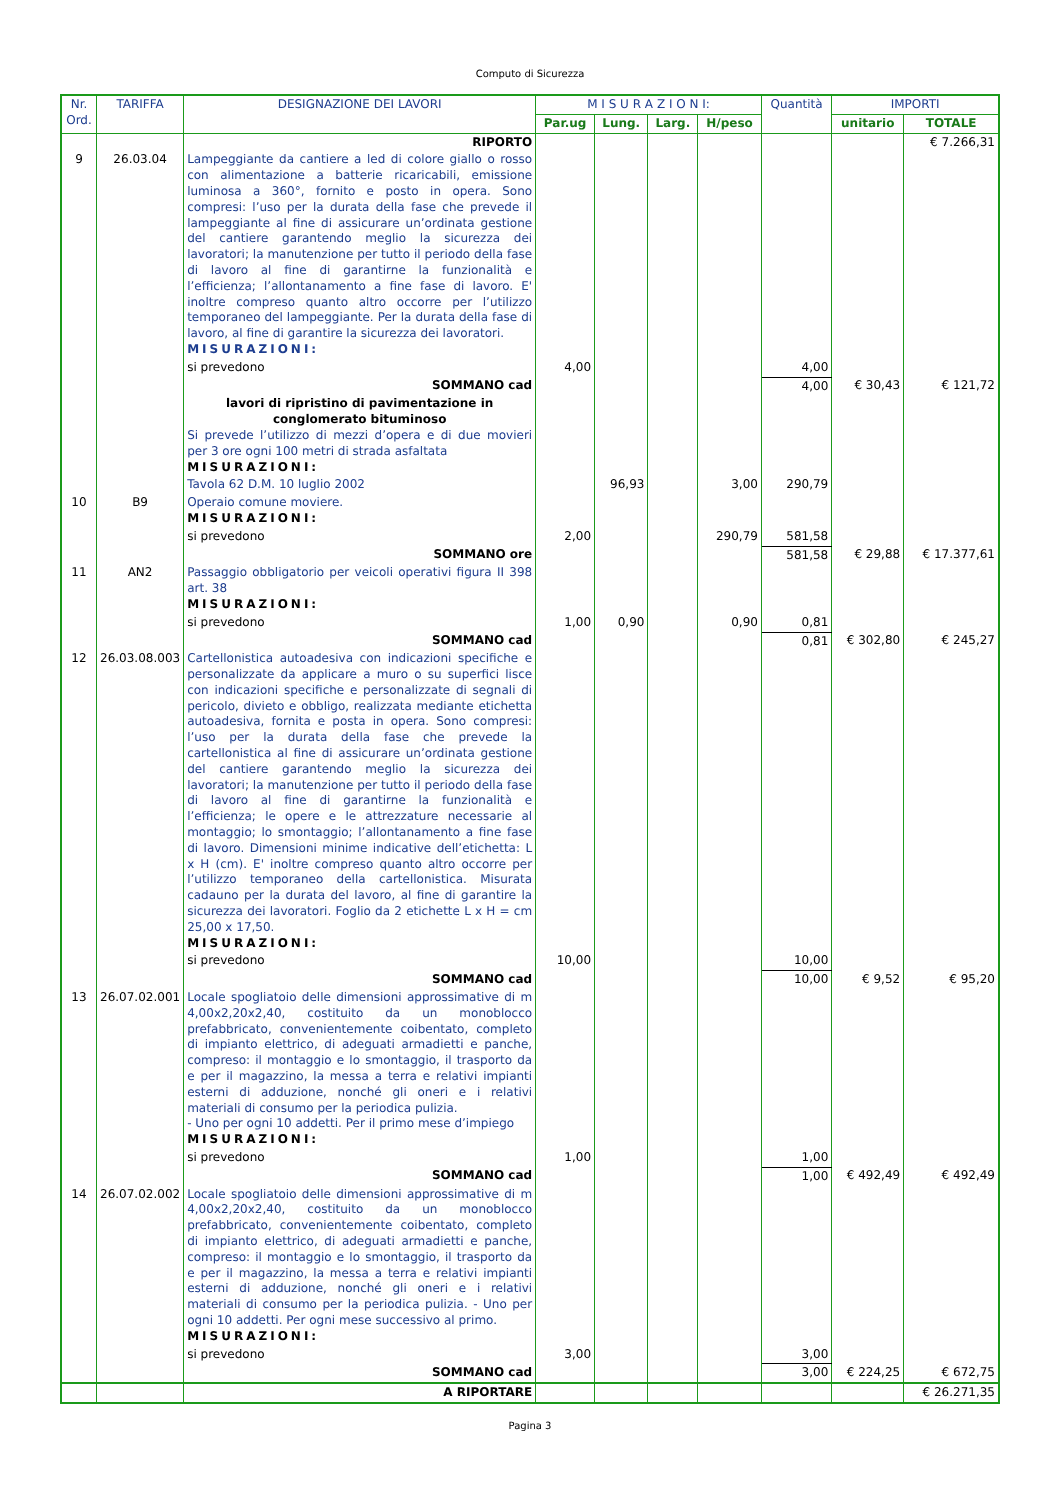Computo di Sicurezza
| Nr. Ord. | TARIFFA | DESIGNAZIONE DEI LAVORI | M I S U R A Z I O N I: | | | | Quantità | IMPORTI | |
| --- | --- | --- | --- | --- | --- | --- | --- | --- | --- |
| | | | Par.ug | Lung. | Larg. | H/peso | | unitario | TOTALE |
| | | RIPORTO | | | | | | | € 7.266,31 |
| 9 | 26.03.04 | Lampeggiante da cantiere a led di colore giallo o rosso con alimentazione a batterie ricaricabili, emissione luminosa a 360°, fornito e posto in opera. Sono compresi: l’uso per la durata della fase che prevede il lampeggiante al fine di assicurare un’ordinata gestione del cantiere garantendo meglio la sicurezza dei lavoratori; la manutenzione per tutto il periodo della fase di lavoro al fine di garantirne la funzionalità e l’efficienza; l’allontanamento a fine fase di lavoro. E' inoltre compreso quanto altro occorre per l’utilizzo temporaneo del lampeggiante. Per la durata della fase di lavoro, al fine di garantire la sicurezza dei lavoratori. MISURAZIONI: | | | | | | | |
| | | si prevedono | 4,00 | | | | 4,00 | | |
| | | SOMMANO cad | | | | | 4,00 | € 30,43 | € 121,72 |
| | | lavori di ripristino di pavimentazione in conglomerato bituminoso Si prevede l’utilizzo di mezzi d’opera e di due movieri per 3 ore ogni 100 metri di strada asfaltata MISURAZIONI: | | | | | | | |
| | | Tavola 62 D.M. 10 luglio 2002 | | 96,93 | | 3,00 | 290,79 | | |
| 10 | B9 | Operaio comune moviere. MISURAZIONI: | | | | | | | |
| | | si prevedono | 2,00 | | | 290,79 | 581,58 | | |
| | | SOMMANO ore | | | | | 581,58 | € 29,88 | € 17.377,61 |
| 11 | AN2 | Passaggio obbligatorio per veicoli operativi figura II 398 art. 38 MISURAZIONI: | | | | | | | |
| | | si prevedono | 1,00 | 0,90 | | 0,90 | 0,81 | | |
| | | SOMMANO cad | | | | | 0,81 | € 302,80 | € 245,27 |
| 12 | 26.03.08.003 | Cartellonistica autoadesiva con indicazioni specifiche e personalizzate da applicare a muro o su superfici lisce con indicazioni specifiche e personalizzate di segnali di pericolo, divieto e obbligo, realizzata mediante etichetta autoadesiva, fornita e posta in opera. Sono compresi: l’uso per la durata della fase che prevede la cartellonistica al fine di assicurare un’ordinata gestione del cantiere garantendo meglio la sicurezza dei lavoratori; la manutenzione per tutto il periodo della fase di lavoro al fine di garantirne la funzionalità e l’efficienza; le opere e le attrezzature necessarie al montaggio; lo smontaggio; l’allontanamento a fine fase di lavoro. Dimensioni minime indicative dell’etichetta: L x H (cm). E' inoltre compreso quanto altro occorre per l’utilizzo temporaneo della cartellonistica. Misurata cadauno per la durata del lavoro, al fine di garantire la sicurezza dei lavoratori. Foglio da 2 etichette L x H = cm 25,00 x 17,50. MISURAZIONI: | | | | | | | |
| | | si prevedono | 10,00 | | | | 10,00 | | |
| | | SOMMANO cad | | | | | 10,00 | € 9,52 | € 95,20 |
| 13 | 26.07.02.001 | Locale spogliatoio delle dimensioni approssimative di m 4,00x2,20x2,40, costituito da un monoblocco prefabbricato, convenientemente coibentato, completo di impianto elettrico, di adeguati armadietti e panche, compreso: il montaggio e lo smontaggio, il trasporto da e per il magazzino, la messa a terra e relativi impianti esterni di adduzione, nonché gli oneri e i relativi materiali di consumo per la periodica pulizia. - Uno per ogni 10 addetti. Per il primo mese d’impiego MISURAZIONI: | | | | | | | |
| | | si prevedono | 1,00 | | | | 1,00 | | |
| | | SOMMANO cad | | | | | 1,00 | € 492,49 | € 492,49 |
| 14 | 26.07.02.002 | Locale spogliatoio delle dimensioni approssimative di m 4,00x2,20x2,40, costituito da un monoblocco prefabbricato, convenientemente coibentato, completo di impianto elettrico, di adeguati armadietti e panche, compreso: il montaggio e lo smontaggio, il trasporto da e per il magazzino, la messa a terra e relativi impianti esterni di adduzione, nonché gli oneri e i relativi materiali di consumo per la periodica pulizia. - Uno per ogni 10 addetti. Per ogni mese successivo al primo. MISURAZIONI: | | | | | | | |
| | | si prevedono | 3,00 | | | | 3,00 | | |
| | | SOMMANO cad | | | | | 3,00 | € 224,25 | € 672,75 |
| | | A RIPORTARE | | | | | | | € 26.271,35 |
Pagina 3